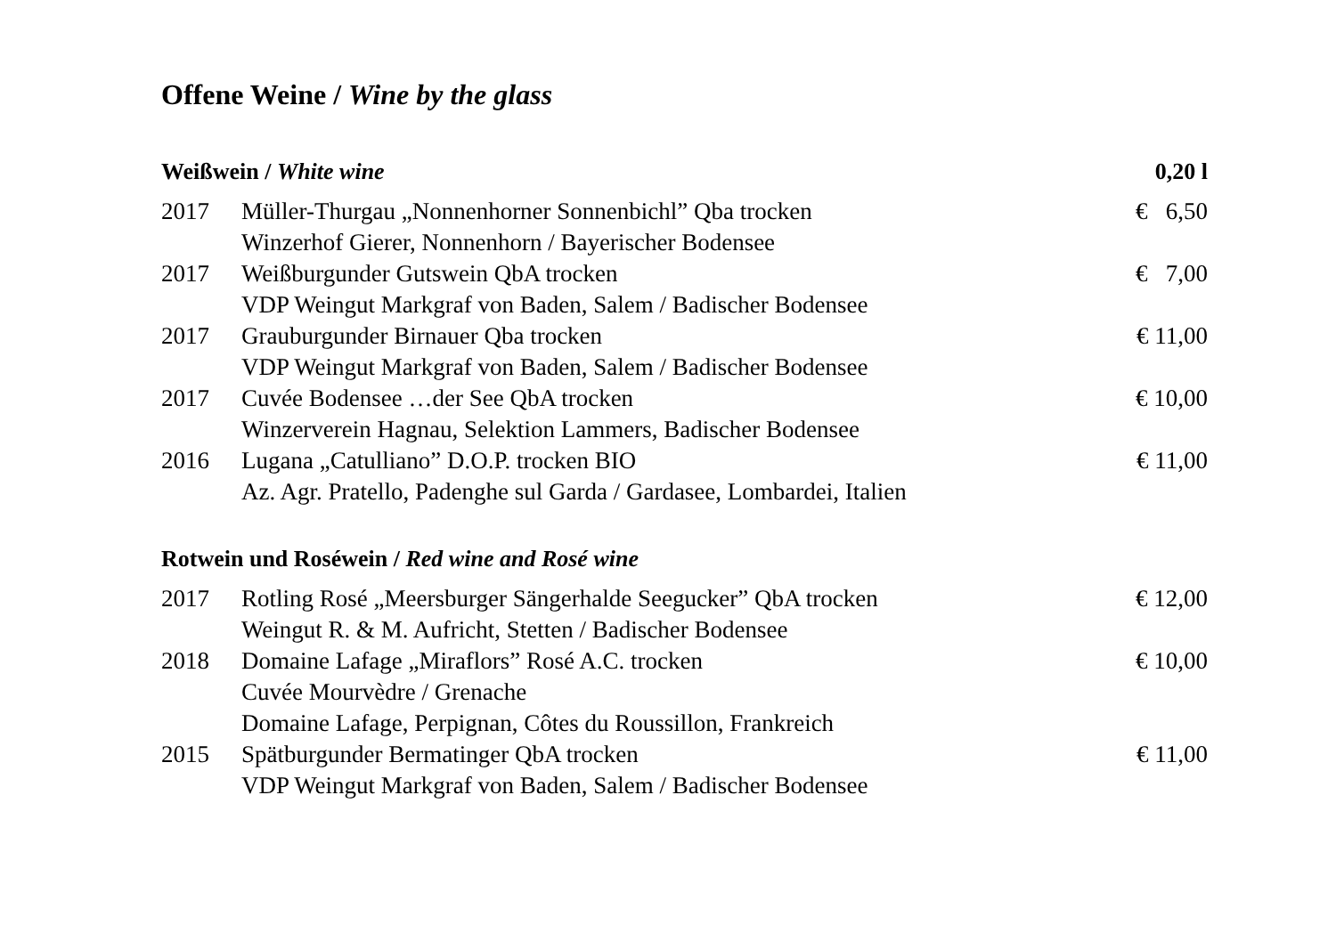Offene Weine / Wine by the glass
| Weißwein / White wine | | 0,20 l |
| --- | --- | --- |
| 2017 | Müller-Thurgau „Nonnenhorner Sonnenbichl” Qba trocken | € 6,50 |
| | Winzerhof Gierer, Nonnenhorn / Bayerischer Bodensee | |
| 2017 | Weißburgunder Gutswein QbA trocken | € 7,00 |
| | VDP Weingut Markgraf von Baden, Salem / Badischer Bodensee | |
| 2017 | Grauburgunder Birnauer Qba trocken | € 11,00 |
| | VDP Weingut Markgraf von Baden, Salem / Badischer Bodensee | |
| 2017 | Cuvée Bodensee …der See QbA trocken | € 10,00 |
| | Winzerverein Hagnau, Selektion Lammers, Badischer Bodensee | |
| 2016 | Lugana „Catulliano” D.O.P. trocken BIO | € 11,00 |
| | Az. Agr. Pratello, Padenghe sul Garda / Gardasee, Lombardei, Italien | |
| Rotwein und Roséwein / Red wine and Rosé wine | | |
| 2017 | Rotling Rosé „Meersburger Sängerhalde Seegucker” QbA trocken | € 12,00 |
| | Weingut R. & M. Aufricht, Stetten / Badischer Bodensee | |
| 2018 | Domaine Lafage „Miraflors” Rosé A.C. trocken | € 10,00 |
| | Cuvée Mourvèdre / Grenache | |
| | Domaine Lafage, Perpignan, Côtes du Roussillon, Frankreich | |
| 2015 | Spätburgunder Bermatinger QbA trocken | € 11,00 |
| | VDP Weingut Markgraf von Baden, Salem / Badischer Bodensee | |